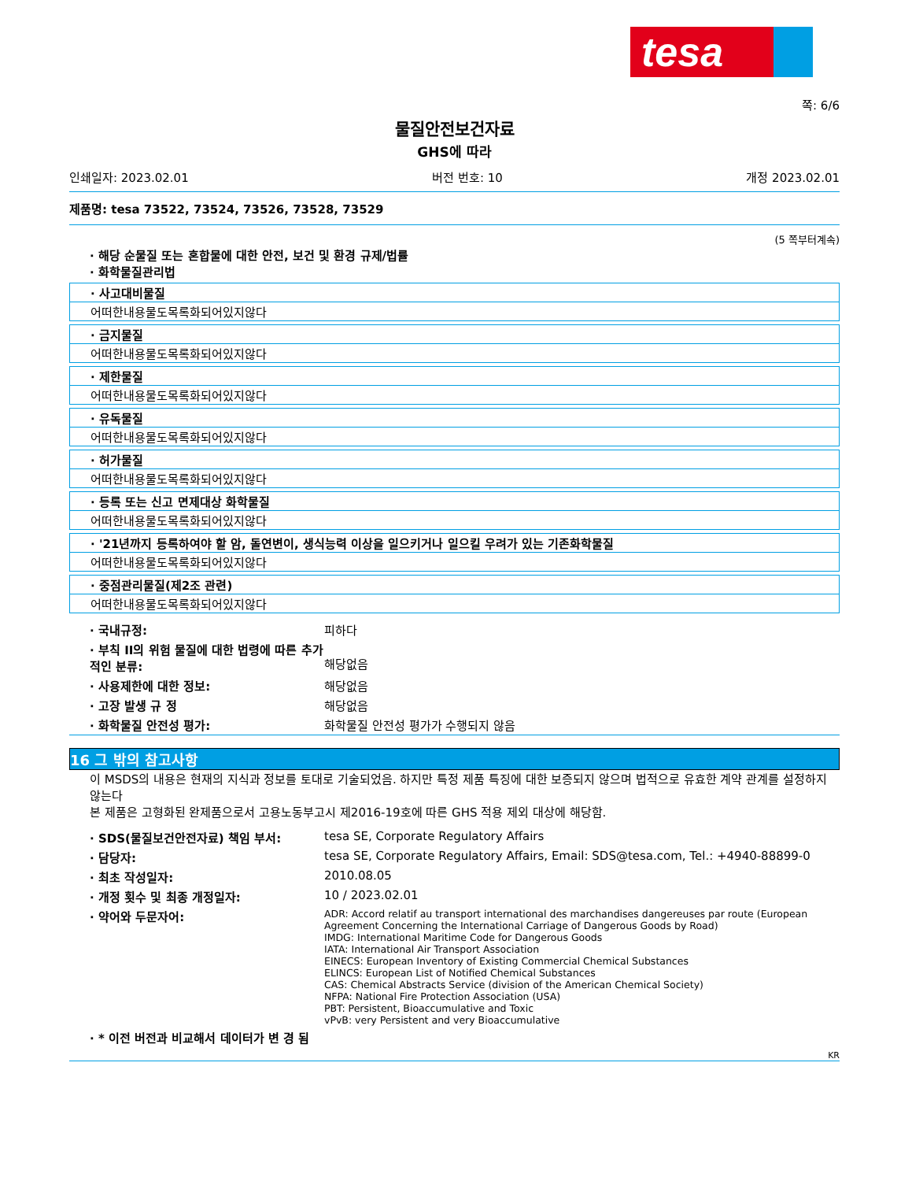tesa
쪽: 6/6
물질안전보건자료
GHS에 따라
인쇄일자: 2023.02.01 버전 번호: 10 개정 2023.02.01
제품명: tesa 73522, 73524, 73526, 73528, 73529
(5 쪽부터계속)
· 해당 순물질 또는 혼합물에 대한 안전, 보건 및 환경 규제/법률
· 화학물질관리법
· 사고대비물질
어떠한내용물도목록화되어있지않다
· 금지물질
어떠한내용물도목록화되어있지않다
· 제한물질
어떠한내용물도목록화되어있지않다
· 유독물질
어떠한내용물도목록화되어있지않다
· 허가물질
어떠한내용물도목록화되어있지않다
· 등록 또는 신고 면제대상 화학물질
어떠한내용물도목록화되어있지않다
· '21년까지 등록하여야 할 암, 돌연변이, 생식능력 이상을 일으키거나 일으킬 우려가 있는 기존화학물질
어떠한내용물도목록화되어있지않다
· 중점관리물질(제2조 관련)
어떠한내용물도목록화되어있지않다
| · 국내규정: | 피하다 |
| · 부칙 II의 위험 물질에 대한 법령에 따른 추가적인 분류: | 해당없음 |
| · 사용제한에 대한 정보: | 해당없음 |
| · 고장 발생 규 정 | 해당없음 |
| · 화학물질 안전성 평가: | 화학물질 안전성 평가가 수행되지 않음 |
16 그 밖의 참고사항
이 MSDS의 내용은 현재의 지식과 정보를 토대로 기술되었음. 하지만 특정 제품 특징에 대한 보증되지 않으며 법적으로 유효한 계약 관계를 설정하지 않는다
본 제품은 고형화된 완제품으로서 고용노동부고시 제2016-19호에 따른 GHS 적용 제외 대상에 해당함.
| · SDS(물질보건안전자료) 책임 부서: | tesa SE, Corporate Regulatory Affairs |
| · 담당자: | tesa SE, Corporate Regulatory Affairs, Email: SDS@tesa.com, Tel.: +4940-88899-0 |
| · 최초 작성일자: | 2010.08.05 |
| · 개정 횟수 및 최종 개정일자: | 10 / 2023.02.01 |
| · 약어와 두문자어: | ADR: Accord relatif au transport international des marchandises dangereuses par route (European Agreement Concerning the International Carriage of Dangerous Goods by Road) IMDG: International Maritime Code for Dangerous Goods IATA: International Air Transport Association EINECS: European Inventory of Existing Commercial Chemical Substances ELINCS: European List of Notified Chemical Substances CAS: Chemical Abstracts Service (division of the American Chemical Society) NFPA: National Fire Protection Association (USA) PBT: Persistent, Bioaccumulative and Toxic vPvB: very Persistent and very Bioaccumulative |
| · * 이전 버전과 비교해서 데이터가 변 경 됨 | |
KR